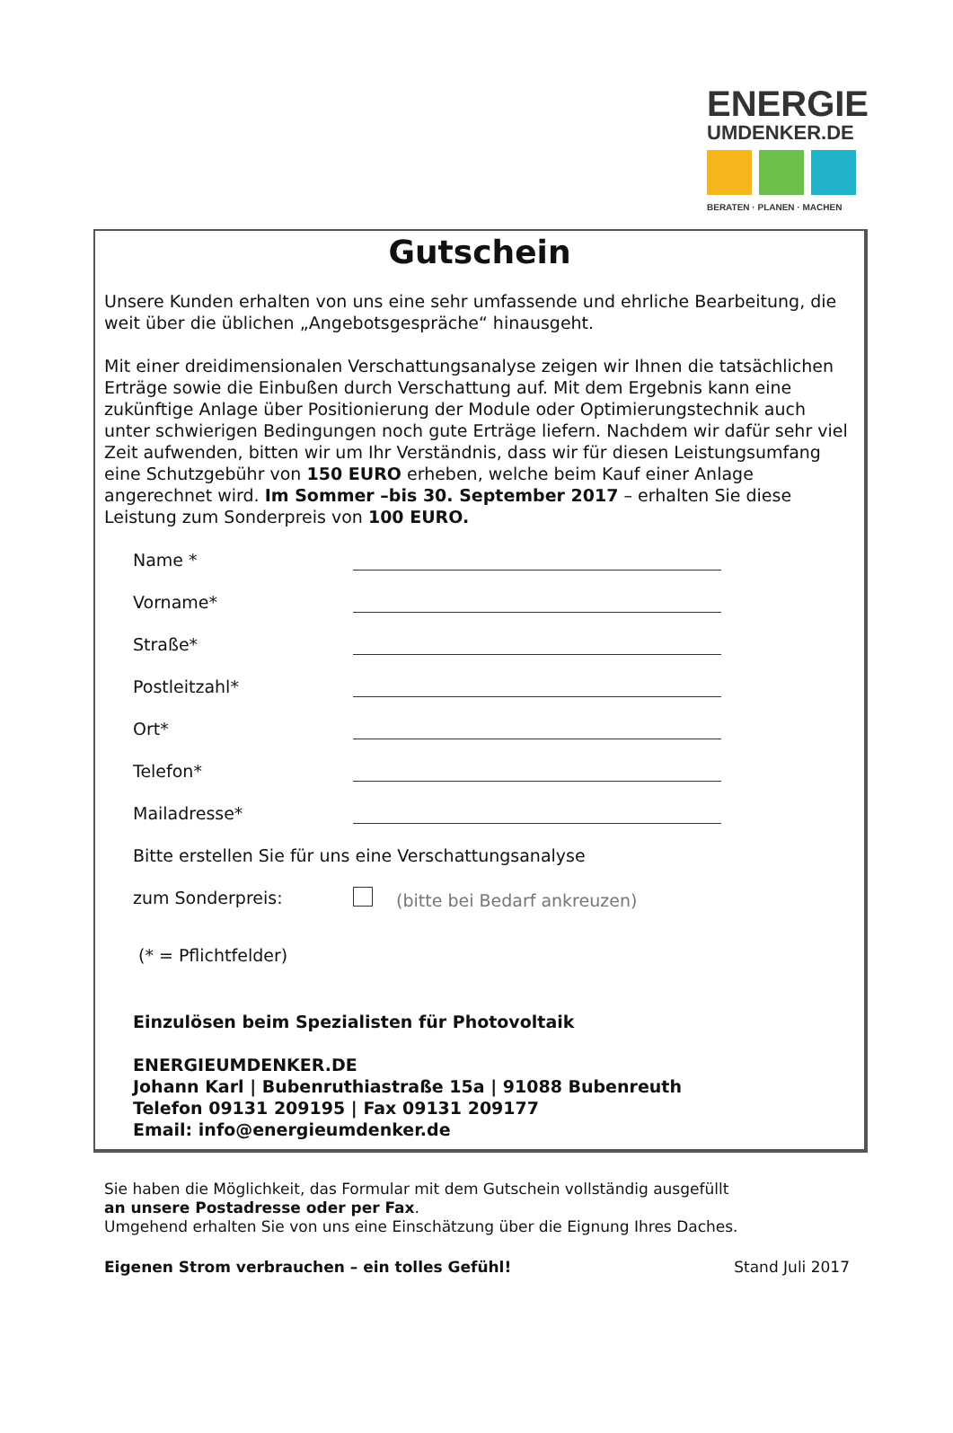ENERGIE
UMDENKER.DE
BERATEN · PLANEN · MACHEN
Gutschein
Unsere Kunden erhalten von uns eine sehr umfassende und ehrliche Bearbeitung, die weit über die üblichen „Angebotsgespräche“ hinausgeht.
Mit einer dreidimensionalen Verschattungsanalyse zeigen wir Ihnen die tatsächlichen Erträge sowie die Einbußen durch Verschattung auf. Mit dem Ergebnis kann eine zukünftige Anlage über Positionierung der Module oder Optimierungstechnik auch unter schwierigen Bedingungen noch gute Erträge liefern. Nachdem wir dafür sehr viel Zeit aufwenden, bitten wir um Ihr Verständnis, dass wir für diesen Leistungsumfang eine Schutzgebühr von 150 EURO erheben, welche beim Kauf einer Anlage angerechnet wird. Im Sommer –bis 30. September 2017 – erhalten Sie diese Leistung zum Sonderpreis von 100 EURO.
Name *
Vorname*
Straße*
Postleitzahl*
Ort*
Telefon*
Mailadresse*
Bitte erstellen Sie für uns eine Verschattungsanalyse
zum Sonderpreis: (bitte bei Bedarf ankreuzen)
(* = Pflichtfelder)
Einzulösen beim Spezialisten für Photovoltaik
ENERGIEUMDENKER.DE
Johann Karl | Bubenruthiastraße 15a | 91088 Bubenreuth
Telefon 09131 209195 | Fax 09131 209177
Email: info@energieumdenker.de
Sie haben die Möglichkeit, das Formular mit dem Gutschein vollständig ausgefüllt
an unsere Postadresse oder per Fax.
Umgehend erhalten Sie von uns eine Einschätzung über die Eignung Ihres Daches.
Eigenen Strom verbrauchen – ein tolles Gefühl! Stand Juli 2017